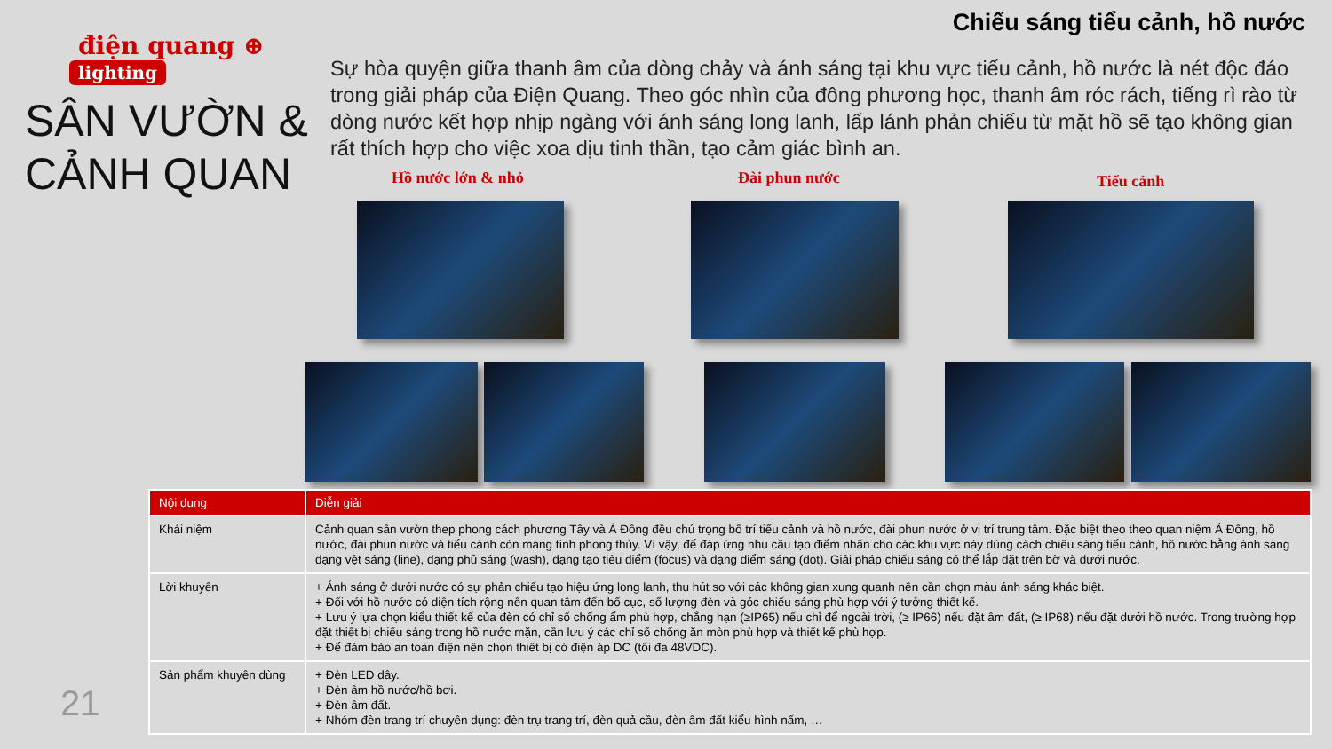điện quang ⊕
lighting
SÂN VƯỜN &
CẢNH QUAN
Chiếu sáng tiểu cảnh, hồ nước
Sự hòa quyện giữa thanh âm của dòng chảy và ánh sáng tại khu vực tiểu cảnh, hồ nước là nét độc đáo trong giải pháp của Điện Quang. Theo góc nhìn của đông phương học, thanh âm róc rách, tiếng rì rào từ dòng nước kết hợp nhịp ngàng với ánh sáng long lanh, lấp lánh phản chiếu từ mặt hồ sẽ tạo không gian rất thích hợp cho việc xoa dịu tinh thần, tạo cảm giác bình an.
Hồ nước lớn & nhỏ Đài phun nước Tiểu cảnh
| Nội dung | Diễn giải |
| --- | --- |
| Khái niệm | Cảnh quan sân vườn thep phong cách phương Tây và Á Đông đều chú trọng bố trí tiểu cảnh và hồ nước, đài phun nước ở vị trí trung tâm. Đặc biệt theo theo quan niệm Á Đông, hồ nước, đài phun nước và tiểu cảnh còn mang tính phong thủy. Vì vậy, để đáp ứng nhu cầu tạo điểm nhấn cho các khu vực này dùng cách chiếu sáng tiểu cảnh, hồ nước bằng ánh sáng dạng vệt sáng (line), dạng phủ sáng (wash), dạng tạo tiêu điểm (focus) và dạng điểm sáng (dot). Giải pháp chiếu sáng có thể lắp đặt trên bờ và dưới nước. |
| Lời khuyên | + Ánh sáng ở dưới nước có sự phản chiếu tạo hiệu ứng long lanh, thu hút so với các không gian xung quanh nên cần chọn màu ánh sáng khác biệt. + Đối với hồ nước có diện tích rộng nên quan tâm đến bố cục, số lượng đèn và góc chiếu sáng phù hợp với ý tưởng thiết kế. + Lưu ý lựa chọn kiểu thiết kế của đèn có chỉ số chống ẩm phù hợp, chẳng hạn (≥IP65) nếu chỉ để ngoài trời, (≥ IP66) nếu đặt âm đất, (≥ IP68) nếu đặt dưới hồ nước. Trong trường hợp đặt thiết bị chiếu sáng trong hồ nước mặn, cần lưu ý các chỉ số chống ăn mòn phù hợp và thiết kế phù hợp. + Để đảm bảo an toàn điện nên chọn thiết bị có điện áp DC (tối đa 48VDC). |
| Sản phẩm khuyên dùng | + Đèn LED dây. + Đèn âm hồ nước/hồ bơi. + Đèn âm đất. + Nhóm đèn trang trí chuyên dụng: đèn trụ trang trí, đèn quả cầu, đèn âm đất kiểu hình nấm, … |
21